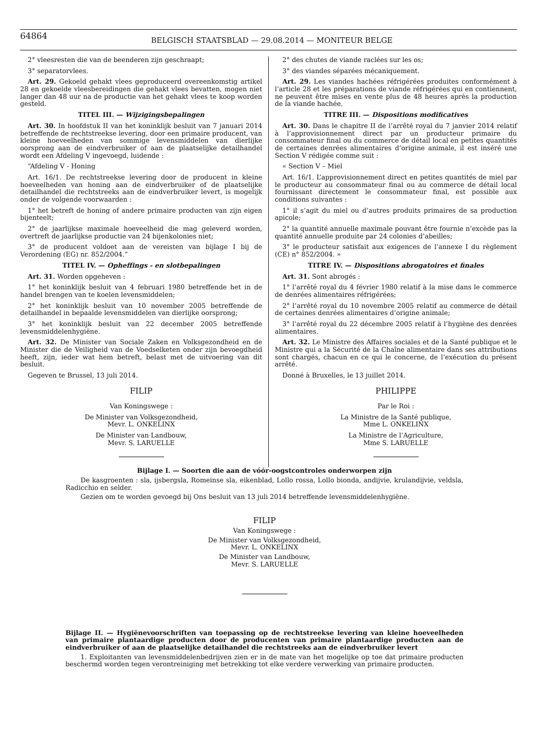64864
BELGISCH STAATSBLAD — 29.08.2014 — MONITEUR BELGE
2° vleesresten die van de beenderen zijn geschraapt;
3° separatorvlees.
Art. 29. Gekoeld gehakt vlees geproduceerd overeenkomstig artikel 28 en gekoelde vleesbereidingen die gehakt vlees bevatten, mogen niet langer dan 48 uur na de productie van het gehakt vlees te koop worden gesteld.
TITEL III. — Wijzigingsbepalingen
Art. 30. In hoofdstuk II van het koninklijk besluit van 7 januari 2014 betreffende de rechtstreekse levering, door een primaire producent, van kleine hoeveelheden van sommige levensmiddelen van dierlijke oorsprong aan de eindverbruiker of aan de plaatselijke detailhandel wordt een Afdeling V ingevoegd, luidende :
“Afdeling V - Honing
Art. 16/1. De rechtstreekse levering door de producent in kleine hoeveelheden van honing aan de eindverbruiker of de plaatselijke detailhandel die rechtstreeks aan de eindverbruiker levert, is mogelijk onder de volgende voorwaarden :
1° het betreft de honing of andere primaire producten van zijn eigen bijenteelt;
2° de jaarlijkse maximale hoeveelheid die mag geleverd worden, overtreft de jaarlijkse productie van 24 bijenkolonies niet;
3° de producent voldoet aan de vereisten van bijlage I bij de Verordening (EG) nr. 852/2004.”
TITEL IV. — Opheffings - en slotbepalingen
Art. 31. Worden opgeheven :
1° het koninklijk besluit van 4 februari 1980 betreffende het in de handel brengen van te koelen levensmiddelen;
2° het koninklijk besluit van 10 november 2005 betreffende de detailhandel in bepaalde levensmiddelen van dierlijke oorsprong;
3° het koninklijk besluit van 22 december 2005 betreffende levensmiddelenhygiëne.
Art. 32. De Minister van Sociale Zaken en Volksgezondheid en de Minister die de Veiligheid van de Voedselketen onder zijn bevoegdheid heeft, zijn, ieder wat hem betreft, belast met de uitvoering van dit besluit.
Gegeven te Brussel, 13 juli 2014.
FILIP
Van Koningswege :
De Minister van Volksgezondheid,
Mevr. L. ONKELINX
De Minister van Landbouw,
Mevr. S. LARUELLE
2° des chutes de viande raclées sur les os;
3° des viandes séparées mécaniquement.
Art. 29. Les viandes hachées réfrigérées produites conformément à l’article 28 et les préparations de viande réfrigérées qui en contiennent, ne peuvent être mises en vente plus de 48 heures après la production de la viande hachée.
TITRE III. — Dispositions modificatives
Art. 30. Dans le chapitre II de l’arrêté royal du 7 janvier 2014 relatif à l’approvisionnement direct par un producteur primaire du consommateur final ou du commerce de détail local en petites quantités de certaines denrées alimentaires d’origine animale, il est inséré une Section V rédigée comme suit :
« Section V – Miel
Art. 16/1. L’approvisionnement direct en petites quantités de miel par le producteur au consommateur final ou au commerce de détail local fournissant directement le consommateur final, est possible aux conditions suivantes :
1° il s’agit du miel ou d’autres produits primaires de sa production apicole;
2° la quantité annuelle maximale pouvant être fournie n’excède pas la quantité annuelle produite par 24 colonies d’abeilles;
3° le producteur satisfait aux exigences de l’annexe I du règlement (CE) n° 852/2004. »
TITRE IV. — Dispositions abrogatoires et finales
Art. 31. Sont abrogés :
1° l’arrêté royal du 4 février 1980 relatif à la mise dans le commerce de denrées alimentaires réfrigérées;
2° l’arrêté royal du 10 novembre 2005 relatif au commerce de détail de certaines denrées alimentaires d’origine animale;
3° l’arrêté royal du 22 décembre 2005 relatif à l’hygiène des denrées alimentaires.
Art. 32. Le Ministre des Affaires sociales et de la Santé publique et le Ministre qui a la Sécurité de la Chaîne alimentaire dans ses attributions sont chargés, chacun en ce qui le concerne, de l’exécution du présent arrêté.
Donné à Bruxelles, le 13 juillet 2014.
PHILIPPE
Par le Roi :
La Ministre de la Santé publique,
Mme L. ONKELINX
La Ministre de l’Agriculture,
Mme S. LARUELLE
Bijlage I. — Soorten die aan de vóór-oogstcontroles onderworpen zijn
De kasgroenten : sla, ijsbergsla, Romeinse sla, eikenblad, Lollo rossa, Lollo bionda, andijvie, krulandijvie, veldsla, Radicchio en selder.
Gezien om te worden gevoegd bij Ons besluit van 13 juli 2014 betreffende levensmiddelenhygiëne.
FILIP
Van Koningswege :
De Minister van Volksgezondheid,
Mevr. L. ONKELINX
De Minister van Landbouw,
Mevr. S. LARUELLE
Bijlage II. — Hygiënevoorschriften van toepassing op de rechtstreekse levering van kleine hoeveelheden van primaire plantaardige producten door de producenten van primaire plantaardige producten aan de eindverbruiker of aan de plaatselijke detailhandel die rechtstreeks aan de eindverbruiker levert
1. Exploitanten van levensmiddelenbedrijven zien er in de mate van het mogelijke op toe dat primaire producten beschermd worden tegen verontreiniging met betrekking tot elke verdere verwerking van primaire producten.